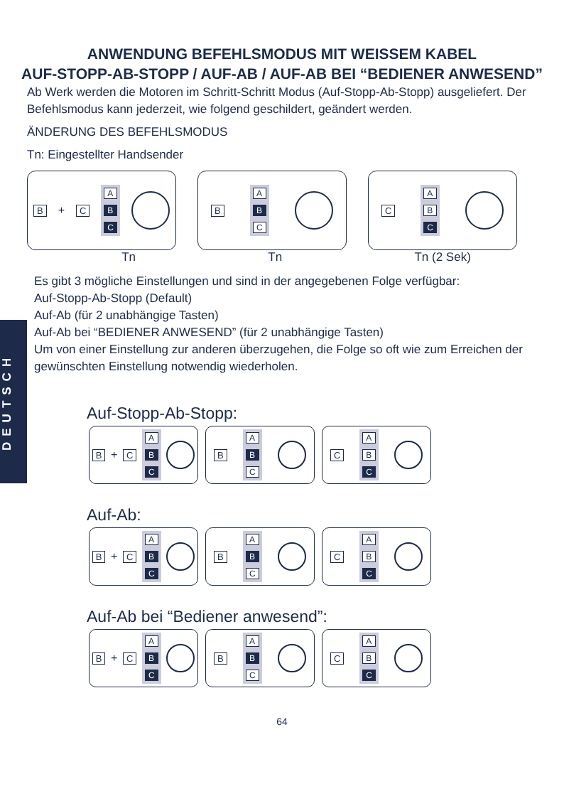DEUTSCH
ANWENDUNG BEFEHLSMODUS MIT WEISSEM KABEL
AUF-STOPP-AB-STOPP / AUF-AB / AUF-AB BEI “BEDIENER ANWESEND”
Ab Werk werden die Motoren im Schritt-Schritt Modus (Auf-Stopp-Ab-Stopp) ausgeliefert. Der Befehlsmodus kann jederzeit, wie folgend geschildert, geändert werden.
ÄNDERUNG DES BEFEHLSMODUS
Tn: Eingestellter Handsender
B + C
A
B
C
B
A
B
C
C
A
B
C
Tn Tn Tn (2 Sek)
Es gibt 3 mögliche Einstellungen und sind in der angegebenen Folge verfügbar:
Auf-Stopp-Ab-Stopp (Default)
Auf-Ab (für 2 unabhängige Tasten)
Auf-Ab bei “BEDIENER ANWESEND” (für 2 unabhängige Tasten)
Um von einer Einstellung zur anderen überzugehen, die Folge so oft wie zum Erreichen der gewünschten Einstellung notwendig wiederholen.
Auf-Stopp-Ab-Stopp:
B + C
A
B
C
B
A
B
C
C
A
B
C
Auf-Ab:
B + C
A
B
C
B
A
B
C
C
A
B
C
Auf-Ab bei “Bediener anwesend”:
B + C
A
B
C
B
A
B
C
C
A
B
C
64